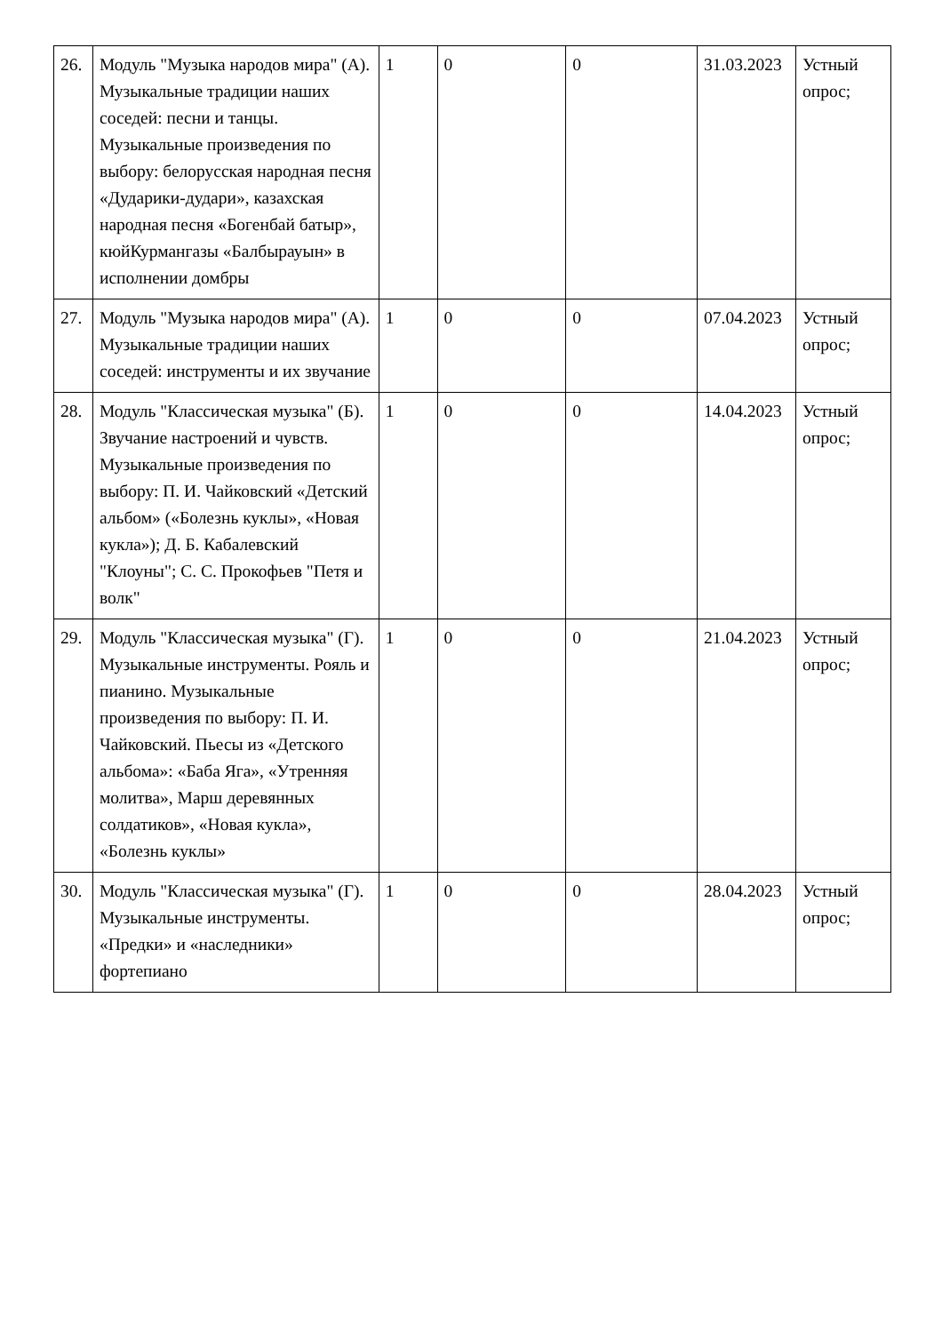| 26. | Модуль "Музыка народов мира" (А). Музыкальные традиции наших соседей: песни и танцы. Музыкальные произведения по выбору: белорусская народная песня «Дударики-дудари», казахская народная песня «Богенбай батыр», кюйКурмангазы «Балбырауын» в исполнении домбры | 1 | 0 | 0 | 31.03.2023 | Устный опрос; |
| 27. | Модуль "Музыка народов мира" (А). Музыкальные традиции наших соседей: инструменты и их звучание | 1 | 0 | 0 | 07.04.2023 | Устный опрос; |
| 28. | Модуль "Классическая музыка" (Б). Звучание настроений и чувств. Музыкальные произведения по выбору: П. И. Чайковский «Детский альбом» («Болезнь куклы», «Новая кукла»); Д. Б. Кабалевский "Клоуны"; С. С. Прокофьев "Петя и волк" | 1 | 0 | 0 | 14.04.2023 | Устный опрос; |
| 29. | Модуль "Классическая музыка" (Г). Музыкальные инструменты. Рояль и пианино. Музыкальные произведения по выбору: П. И. Чайковский. Пьесы из «Детского альбома»: «Баба Яга», «Утренняя молитва», Марш деревянных солдатиков», «Новая кукла», «Болезнь куклы» | 1 | 0 | 0 | 21.04.2023 | Устный опрос; |
| 30. | Модуль "Классическая музыка" (Г). Музыкальные инструменты. «Предки» и «наследники» фортепиано | 1 | 0 | 0 | 28.04.2023 | Устный опрос; |